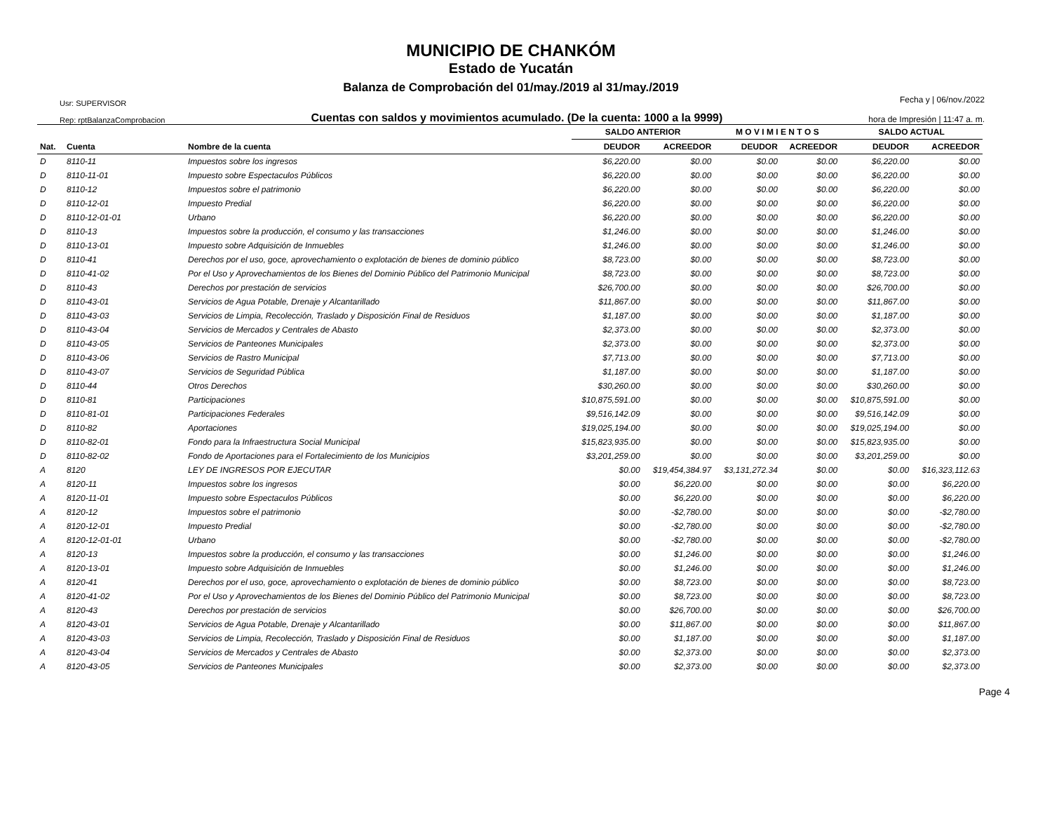MUNICIPIO DE CHANKÓM
Estado de Yucatán
Balanza de Comprobación del 01/may./2019 al 31/may./2019
Usr: SUPERVISOR
Rep: rptBalanzaComprobacion
Cuentas con saldos y movimientos acumulado. (De la cuenta: 1000 a la 9999)
Fecha y | 06/nov./2022
hora de Impresión | 11:47 a. m.
| | | | SALDO ANTERIOR | | M O V I M I E N T O S | | SALDO ACTUAL | |
| --- | --- | --- | --- | --- | --- | --- | --- | --- |
| Nat. | Cuenta | Nombre de la cuenta | DEUDOR | ACREEDOR | DEUDOR | ACREEDOR | DEUDOR | ACREEDOR |
| D | 8110-11 | Impuestos sobre los ingresos | $6,220.00 | $0.00 | $0.00 | $0.00 | $6,220.00 | $0.00 |
| D | 8110-11-01 | Impuesto sobre Espectaculos Públicos | $6,220.00 | $0.00 | $0.00 | $0.00 | $6,220.00 | $0.00 |
| D | 8110-12 | Impuestos sobre el patrimonio | $6,220.00 | $0.00 | $0.00 | $0.00 | $6,220.00 | $0.00 |
| D | 8110-12-01 | Impuesto Predial | $6,220.00 | $0.00 | $0.00 | $0.00 | $6,220.00 | $0.00 |
| D | 8110-12-01-01 | Urbano | $6,220.00 | $0.00 | $0.00 | $0.00 | $6,220.00 | $0.00 |
| D | 8110-13 | Impuestos sobre la producción, el consumo y las transacciones | $1,246.00 | $0.00 | $0.00 | $0.00 | $1,246.00 | $0.00 |
| D | 8110-13-01 | Impuesto sobre Adquisición de Inmuebles | $1,246.00 | $0.00 | $0.00 | $0.00 | $1,246.00 | $0.00 |
| D | 8110-41 | Derechos por el uso, goce, aprovechamiento o explotación de bienes de dominio público | $8,723.00 | $0.00 | $0.00 | $0.00 | $8,723.00 | $0.00 |
| D | 8110-41-02 | Por el Uso y Aprovechamientos de los Bienes del Dominio Público del Patrimonio Municipal | $8,723.00 | $0.00 | $0.00 | $0.00 | $8,723.00 | $0.00 |
| D | 8110-43 | Derechos por prestación de servicios | $26,700.00 | $0.00 | $0.00 | $0.00 | $26,700.00 | $0.00 |
| D | 8110-43-01 | Servicios de Agua Potable, Drenaje y Alcantarillado | $11,867.00 | $0.00 | $0.00 | $0.00 | $11,867.00 | $0.00 |
| D | 8110-43-03 | Servicios de Limpia, Recolección, Traslado y Disposición Final de Residuos | $1,187.00 | $0.00 | $0.00 | $0.00 | $1,187.00 | $0.00 |
| D | 8110-43-04 | Servicios de Mercados y Centrales de Abasto | $2,373.00 | $0.00 | $0.00 | $0.00 | $2,373.00 | $0.00 |
| D | 8110-43-05 | Servicios de Panteones Municipales | $2,373.00 | $0.00 | $0.00 | $0.00 | $2,373.00 | $0.00 |
| D | 8110-43-06 | Servicios de Rastro Municipal | $7,713.00 | $0.00 | $0.00 | $0.00 | $7,713.00 | $0.00 |
| D | 8110-43-07 | Servicios de Seguridad Pública | $1,187.00 | $0.00 | $0.00 | $0.00 | $1,187.00 | $0.00 |
| D | 8110-44 | Otros Derechos | $30,260.00 | $0.00 | $0.00 | $0.00 | $30,260.00 | $0.00 |
| D | 8110-81 | Participaciones | $10,875,591.00 | $0.00 | $0.00 | $0.00 | $10,875,591.00 | $0.00 |
| D | 8110-81-01 | Participaciones Federales | $9,516,142.09 | $0.00 | $0.00 | $0.00 | $9,516,142.09 | $0.00 |
| D | 8110-82 | Aportaciones | $19,025,194.00 | $0.00 | $0.00 | $0.00 | $19,025,194.00 | $0.00 |
| D | 8110-82-01 | Fondo para la Infraestructura Social Municipal | $15,823,935.00 | $0.00 | $0.00 | $0.00 | $15,823,935.00 | $0.00 |
| D | 8110-82-02 | Fondo de Aportaciones para el Fortalecimiento de los Municipios | $3,201,259.00 | $0.00 | $0.00 | $0.00 | $3,201,259.00 | $0.00 |
| A | 8120 | LEY DE INGRESOS POR EJECUTAR | $0.00 | $19,454,384.97 | $3,131,272.34 | $0.00 | $0.00 | $16,323,112.63 |
| A | 8120-11 | Impuestos sobre los ingresos | $0.00 | $6,220.00 | $0.00 | $0.00 | $0.00 | $6,220.00 |
| A | 8120-11-01 | Impuesto sobre Espectaculos Públicos | $0.00 | $6,220.00 | $0.00 | $0.00 | $0.00 | $6,220.00 |
| A | 8120-12 | Impuestos sobre el patrimonio | $0.00 | -$2,780.00 | $0.00 | $0.00 | $0.00 | -$2,780.00 |
| A | 8120-12-01 | Impuesto Predial | $0.00 | -$2,780.00 | $0.00 | $0.00 | $0.00 | -$2,780.00 |
| A | 8120-12-01-01 | Urbano | $0.00 | -$2,780.00 | $0.00 | $0.00 | $0.00 | -$2,780.00 |
| A | 8120-13 | Impuestos sobre la producción, el consumo y las transacciones | $0.00 | $1,246.00 | $0.00 | $0.00 | $0.00 | $1,246.00 |
| A | 8120-13-01 | Impuesto sobre Adquisición de Inmuebles | $0.00 | $1,246.00 | $0.00 | $0.00 | $0.00 | $1,246.00 |
| A | 8120-41 | Derechos por el uso, goce, aprovechamiento o explotación de bienes de dominio público | $0.00 | $8,723.00 | $0.00 | $0.00 | $0.00 | $8,723.00 |
| A | 8120-41-02 | Por el Uso y Aprovechamientos de los Bienes del Dominio Público del Patrimonio Municipal | $0.00 | $8,723.00 | $0.00 | $0.00 | $0.00 | $8,723.00 |
| A | 8120-43 | Derechos por prestación de servicios | $0.00 | $26,700.00 | $0.00 | $0.00 | $0.00 | $26,700.00 |
| A | 8120-43-01 | Servicios de Agua Potable, Drenaje y Alcantarillado | $0.00 | $11,867.00 | $0.00 | $0.00 | $0.00 | $11,867.00 |
| A | 8120-43-03 | Servicios de Limpia, Recolección, Traslado y Disposición Final de Residuos | $0.00 | $1,187.00 | $0.00 | $0.00 | $0.00 | $1,187.00 |
| A | 8120-43-04 | Servicios de Mercados y Centrales de Abasto | $0.00 | $2,373.00 | $0.00 | $0.00 | $0.00 | $2,373.00 |
| A | 8120-43-05 | Servicios de Panteones Municipales | $0.00 | $2,373.00 | $0.00 | $0.00 | $0.00 | $2,373.00 |
Page 4